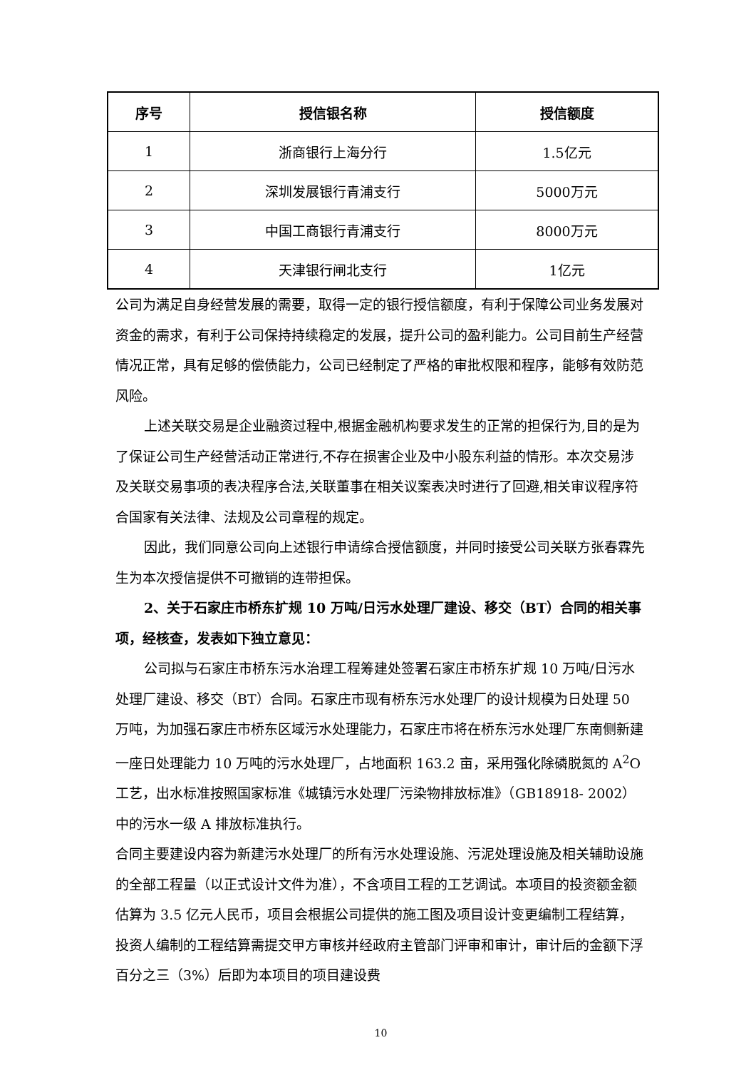| 序号 | 授信银名称 | 授信额度 |
| --- | --- | --- |
| 1 | 浙商银行上海分行 | 1.5亿元 |
| 2 | 深圳发展银行青浦支行 | 5000万元 |
| 3 | 中国工商银行青浦支行 | 8000万元 |
| 4 | 天津银行闸北支行 | 1亿元 |
公司为满足自身经营发展的需要，取得一定的银行授信额度，有利于保障公司业务发展对资金的需求，有利于公司保持持续稳定的发展，提升公司的盈利能力。公司目前生产经营情况正常，具有足够的偿债能力，公司已经制定了严格的审批权限和程序，能够有效防范风险。
上述关联交易是企业融资过程中,根据金融机构要求发生的正常的担保行为,目的是为了保证公司生产经营活动正常进行,不存在损害企业及中小股东利益的情形。本次交易涉及关联交易事项的表决程序合法,关联董事在相关议案表决时进行了回避,相关审议程序符合国家有关法律、法规及公司章程的规定。
因此，我们同意公司向上述银行申请综合授信额度，并同时接受公司关联方张春霖先生为本次授信提供不可撤销的连带担保。
2、关于石家庄市桥东扩规 10 万吨/日污水处理厂建设、移交（BT）合同的相关事项，经核查，发表如下独立意见：
公司拟与石家庄市桥东污水治理工程筹建处签署石家庄市桥东扩规 10 万吨/日污水处理厂建设、移交（BT）合同。石家庄市现有桥东污水处理厂的设计规模为日处理 50 万吨，为加强石家庄市桥东区域污水处理能力，石家庄市将在桥东污水处理厂东南侧新建一座日处理能力 10 万吨的污水处理厂，占地面积 163.2 亩，采用强化除磷脱氮的 A<sup>2</sup>O 工艺，出水标准按照国家标准《城镇污水处理厂污染物排放标准》（GB18918- 2002）中的污水一级 A 排放标准执行。
合同主要建设内容为新建污水处理厂的所有污水处理设施、污泥处理设施及相关辅助设施的全部工程量（以正式设计文件为准），不含项目工程的工艺调试。本项目的投资额金额估算为 3.5 亿元人民币，项目会根据公司提供的施工图及项目设计变更编制工程结算，投资人编制的工程结算需提交甲方审核并经政府主管部门评审和审计，审计后的金额下浮百分之三（3%）后即为本项目的项目建设费
10